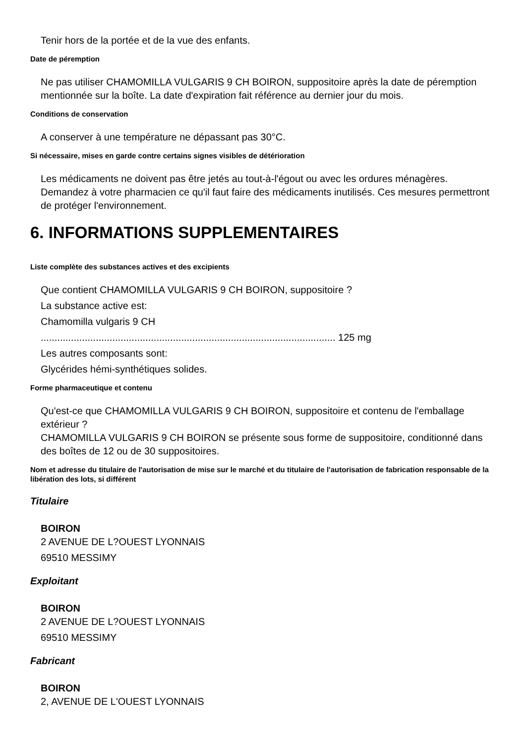Tenir hors de la portée et de la vue des enfants.
Date de péremption
Ne pas utiliser CHAMOMILLA VULGARIS 9 CH BOIRON, suppositoire après la date de péremption mentionnée sur la boîte. La date d'expiration fait référence au dernier jour du mois.
Conditions de conservation
A conserver à une température ne dépassant pas 30°C.
Si nécessaire, mises en garde contre certains signes visibles de détérioration
Les médicaments ne doivent pas être jetés au tout-à-l'égout ou avec les ordures ménagères. Demandez à votre pharmacien ce qu'il faut faire des médicaments inutilisés. Ces mesures permettront de protéger l'environnement.
6. INFORMATIONS SUPPLEMENTAIRES
Liste complète des substances actives et des excipients
Que contient CHAMOMILLA VULGARIS 9 CH BOIRON, suppositoire ?
La substance active est:
Chamomilla vulgaris 9 CH
........................................................................................................... 125 mg
Les autres composants sont:
Glycérides hémi-synthétiques solides.
Forme pharmaceutique et contenu
Qu'est-ce que CHAMOMILLA VULGARIS 9 CH BOIRON, suppositoire et contenu de l'emballage extérieur ?
CHAMOMILLA VULGARIS 9 CH BOIRON se présente sous forme de suppositoire, conditionné dans des boîtes de 12 ou de 30 suppositoires.
Nom et adresse du titulaire de l'autorisation de mise sur le marché et du titulaire de l'autorisation de fabrication responsable de la libération des lots, si différent
Titulaire
BOIRON
2 AVENUE DE L?OUEST LYONNAIS
69510 MESSIMY
Exploitant
BOIRON
2 AVENUE DE L?OUEST LYONNAIS
69510 MESSIMY
Fabricant
BOIRON
2, AVENUE DE L'OUEST LYONNAIS